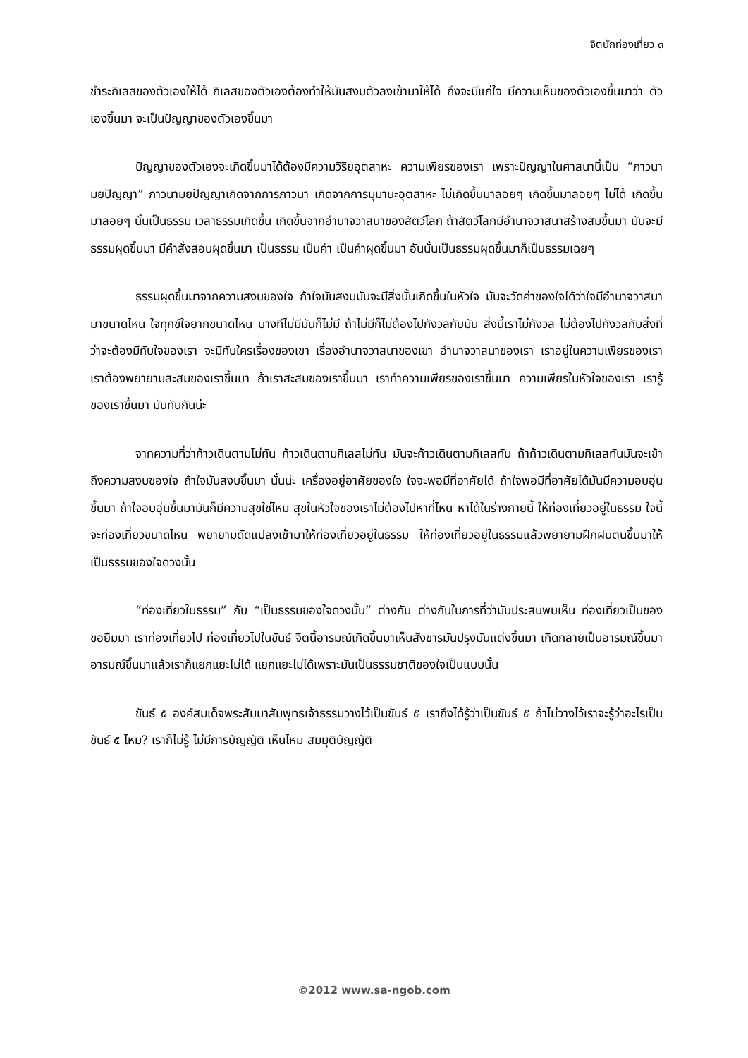จิตนักท่องเที่ยว ๓
ชำระกิเลสของตัวเองให้ได้ กิเลสของตัวเองต้องทำให้มันสงบตัวลงเข้ามาให้ได้ ถึงจะมีแก่ใจ มีความเห็นของตัวเองขึ้นมาว่า ตัวเองขึ้นมา จะเป็นปัญญาของตัวเองขึ้นมา
ปัญญาของตัวเองจะเกิดขึ้นมาได้ต้องมีความวิริยอุตสาหะ ความเพียรของเรา เพราะปัญญาในศาสนานี้เป็น “ภาวนามยปัญญา” ภาวนามยปัญญาเกิดจากการภาวนา เกิดจากการมุมานะอุตสาหะ ไม่เกิดขึ้นมาลอยๆ เกิดขึ้นมาลอยๆ ไม่ได้ เกิดขึ้นมาลอยๆ นั้นเป็นธรรม เวลาธรรมเกิดขึ้น เกิดขึ้นจากอำนาจวาสนาของสัตว์โลก ถ้าสัตว์โลกมีอำนาจวาสนาสร้างสมขึ้นมา มันจะมีธรรมผุดขึ้นมา มีคำสั่งสอนผุดขึ้นมา เป็นธรรม เป็นคำ เป็นคำผุดขึ้นมา อันนั้นเป็นธรรมผุดขึ้นมาก็เป็นธรรมเฉยๆ
ธรรมผุดขึ้นมาจากความสงบของใจ ถ้าใจมันสงบมันจะมีสิ่งนั้นเกิดขึ้นในหัวใจ มันจะวัดค่าของใจได้ว่าใจมีอำนาจวาสนามาขนาดไหน ใจทุกข์ใจยากขนาดไหน บางทีไม่มีมันก็ไม่มี ถ้าไม่มีก็ไม่ต้องไปกังวลกับมัน สิ่งนี้เราไม่กังวล ไม่ต้องไปกังวลกับสิ่งที่ว่าจะต้องมีกับใจของเรา จะมีกับใครเรื่องของเขา เรื่องอำนาจวาสนาของเขา อำนาจวาสนาของเรา เราอยู่ในความเพียรของเรา เราต้องพยายามสะสมของเราขึ้นมา ถ้าเราสะสมของเราขึ้นมา เราทำความเพียรของเราขึ้นมา ความเพียรในหัวใจของเรา เรารู้ของเราขึ้นมา มันทันกันน่ะ
จากความที่ว่าก้าวเดินตามไม่ทัน ก้าวเดินตามกิเลสไม่ทัน มันจะก้าวเดินตามกิเลสทัน ถ้าก้าวเดินตามกิเลสทันมันจะเข้าถึงความสงบของใจ ถ้าใจมันสงบขึ้นมา นั่นน่ะ เครื่องอยู่อาศัยของใจ ใจจะพอมีที่อาศัยได้ ถ้าใจพอมีที่อาศัยได้มันมีความอบอุ่นขึ้นมา ถ้าใจอบอุ่นขึ้นมามันก็มีความสุขใช่ไหม สุขในหัวใจของเราไม่ต้องไปหาที่ไหน หาได้ในร่างกายนี้ ให้ท่องเที่ยวอยู่ในธรรม ใจนี้จะท่องเที่ยวขนาดไหน พยายามดัดแปลงเข้ามาให้ท่องเที่ยวอยู่ในธรรม ให้ท่องเที่ยวอยู่ในธรรมแล้วพยายามฝึกฝนตนขึ้นมาให้เป็นธรรมของใจดวงนั้น
“ท่องเที่ยวในธรรม” กับ “เป็นธรรมของใจดวงนั้น” ต่างกัน ต่างกันในการที่ว่ามันประสบพบเห็น ท่องเที่ยวเป็นของขอยืมมา เราท่องเที่ยวไป ท่องเที่ยวไปในขันธ์ จิตนี้อารมณ์เกิดขึ้นมาเห็นสังขารมันปรุงมันแต่งขึ้นมา เกิดกลายเป็นอารมณ์ขึ้นมา อารมณ์ขึ้นมาแล้วเราก็แยกแยะไม่ได้ แยกแยะไม่ได้เพราะมันเป็นธรรมชาติของใจเป็นแบบนั้น
ขันธ์ ๕ องค์สมเด็จพระสัมมาสัมพุทธเจ้าธรรมวางไว้เป็นขันธ์ ๕ เราถึงได้รู้ว่าเป็นขันธ์ ๕ ถ้าไม่วางไว้เราจะรู้ว่าอะไรเป็นขันธ์ ๕ ไหม? เราก็ไม่รู้ ไม่มีการบัญญัติ เห็นไหม สมมุติบัญญัติ
©2012 www.sa-ngob.com